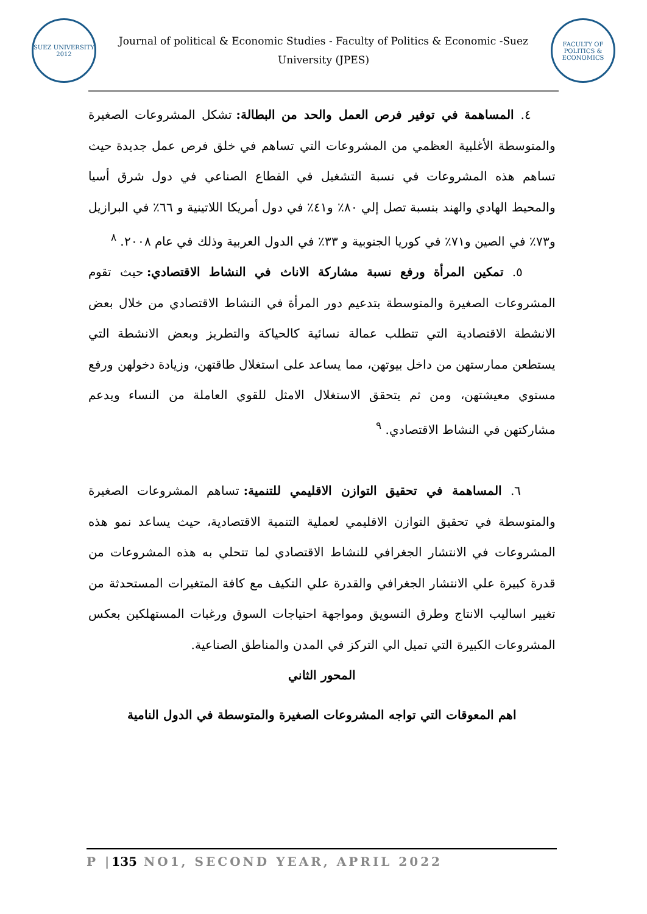SUEZ UNIVERSITY 2012
Journal of political & Economic Studies - Faculty of Politics & Economic -Suez University (JPES)
FACULTY OF POLITICS & ECONOMICS
٤. المساهمة في توفير فرص العمل والحد من البطالة: تشكل المشروعات الصغيرة والمتوسطة الأغلبية العظمي من المشروعات التي تساهم في خلق فرص عمل جديدة حيث تساهم هذه المشروعات في نسبة التشغيل في القطاع الصناعي في دول شرق أسيا والمحيط الهادي والهند بنسبة تصل إلي ٨٠٪ و٤١٪ في دول أمريكا اللاتينية و ٦٦٪ في البرازيل و٧٣٪ في الصين و٧١٪ في كوريا الجنوبية و ٣٣٪ في الدول العربية وذلك في عام ٢٠٠٨. <sup>٨</sup>
٥. تمكين المرأة ورفع نسبة مشاركة الاناث في النشاط الاقتصادي: حيث تقوم المشروعات الصغيرة والمتوسطة بتدعيم دور المرأة في النشاط الاقتصادي من خلال بعض الانشطة الاقتصادية التي تتطلب عمالة نسائية كالحياكة والتطريز وبعض الانشطة التي يستطعن ممارستهن من داخل بيوتهن، مما يساعد على استغلال طاقتهن، وزيادة دخولهن ورفع مستوي معيشتهن، ومن ثم يتحقق الاستغلال الامثل للقوي العاملة من النساء ويدعم مشاركتهن في النشاط الاقتصادي. <sup>٩</sup>
٦. المساهمة في تحقيق التوازن الاقليمي للتنمية: تساهم المشروعات الصغيرة والمتوسطة في تحقيق التوازن الاقليمي لعملية التنمية الاقتصادية، حيث يساعد نمو هذه المشروعات في الانتشار الجغرافي للنشاط الاقتصادي لما تتحلي به هذه المشروعات من قدرة كبيرة علي الانتشار الجغرافي والقدرة علي التكيف مع كافة المتغيرات المستحدثة من تغيير اساليب الانتاج وطرق التسويق ومواجهة احتياجات السوق ورغبات المستهلكين بعكس المشروعات الكبيرة التي تميل الي التركز في المدن والمناطق الصناعية.
المحور الثاني
اهم المعوقات التي تواجه المشروعات الصغيرة والمتوسطة في الدول النامية
P |135 NO1, SECOND YEAR, APRIL 2022